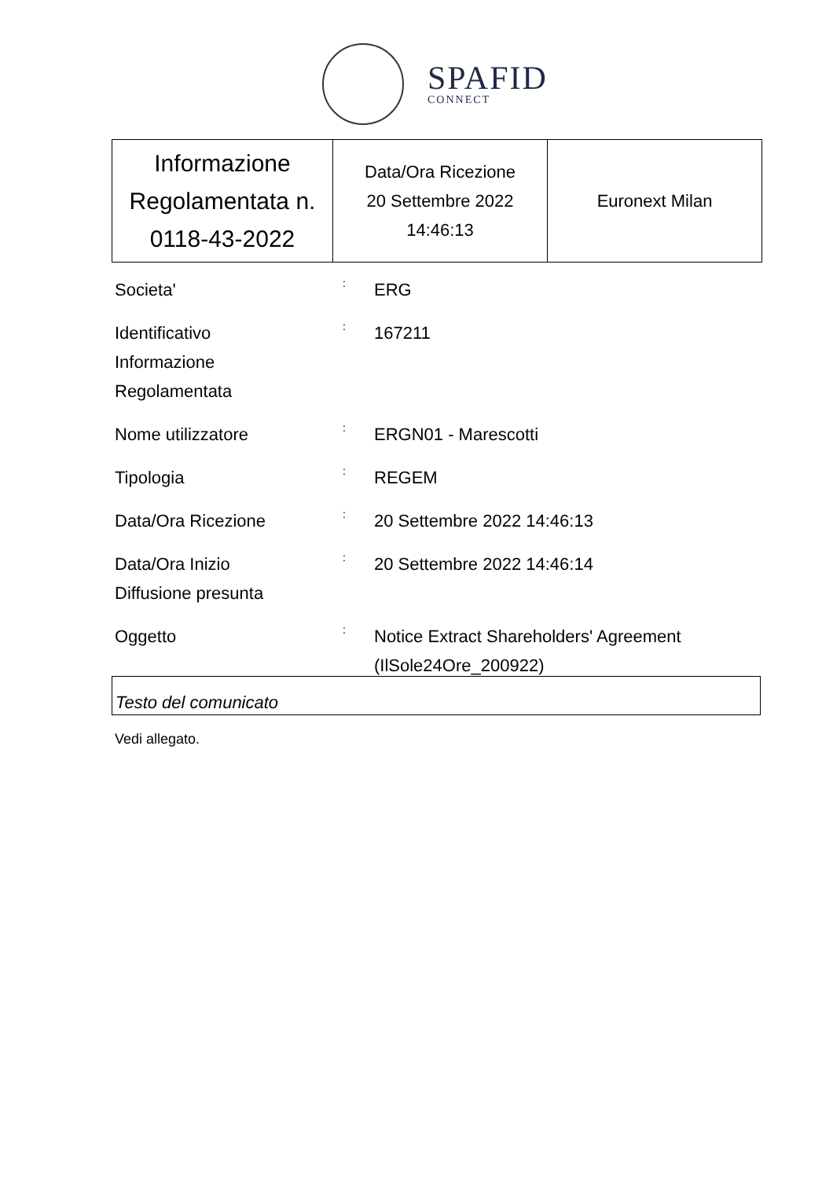SPAFID
CONNECT
| Informazione Regolamentata n. 0118-43-2022 | Data/Ora Ricezione 20 Settembre 2022 14:46:13 | Euronext Milan |
| Societa' | : | ERG |
| Identificativo Informazione Regolamentata | : | 167211 |
| Nome utilizzatore | : | ERGN01 - Marescotti |
| Tipologia | : | REGEM |
| Data/Ora Ricezione | : | 20 Settembre 2022 14:46:13 |
| Data/Ora Inizio Diffusione presunta | : | 20 Settembre 2022 14:46:14 |
| Oggetto | : | Notice Extract Shareholders' Agreement (IlSole24Ore_200922) |
Testo del comunicato
Vedi allegato.